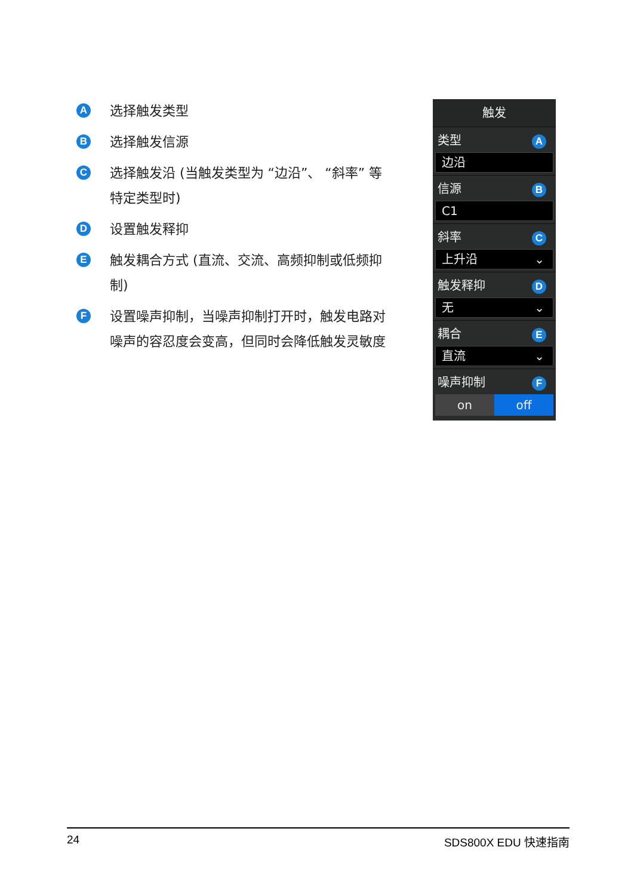A
选择触发类型
B
选择触发信源
C
选择触发沿 (当触发类型为 “边沿”、 “斜率” 等特定类型时)
D
设置触发释抑
E
触发耦合方式 (直流、交流、高频抑制或低频抑制)
F
设置噪声抑制，当噪声抑制打开时，触发电路对噪声的容忍度会变高，但同时会降低触发灵敏度
触发
类型 A
边沿
信源 B
C1
斜率 C
上升沿 ⌄
触发释抑 D
无 ⌄
耦合 E
直流 ⌄
噪声抑制 F
on off
24 SDS800X EDU 快速指南